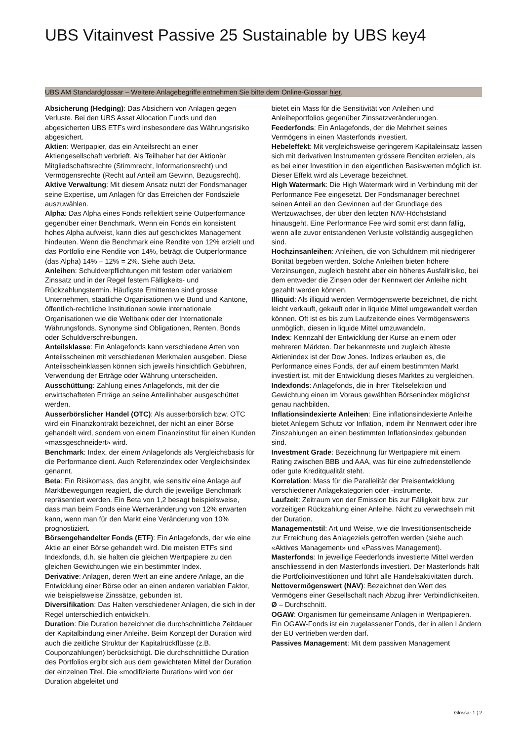UBS Vitainvest Passive 25 Sustainable by UBS key4
UBS AM Standardglossar – Weitere Anlagebegriffe entnehmen Sie bitte dem Online-Glossar hier.
Absicherung (Hedging): Das Absichern von Anlagen gegen Verluste. Bei den UBS Asset Allocation Funds und den abgesicherten UBS ETFs wird insbesondere das Währungsrisiko abgesichert.
Aktien: Wertpapier, das ein Anteilsrecht an einer Aktiengesellschaft verbrieft. Als Teilhaber hat der Aktionär Mitgliedschaftsrechte (Stimmrecht, Informationsrecht) und Vermögensrechte (Recht auf Anteil am Gewinn, Bezugsrecht).
Aktive Verwaltung: Mit diesem Ansatz nutzt der Fondsmanager seine Expertise, um Anlagen für das Erreichen der Fondsziele auszuwählen.
Alpha: Das Alpha eines Fonds reflektiert seine Outperformance gegenüber einer Benchmark. Wenn ein Fonds ein konsistent hohes Alpha aufweist, kann dies auf geschicktes Management hindeuten. Wenn die Benchmark eine Rendite von 12% erzielt und das Portfolio eine Rendite von 14%, beträgt die Outperformance (das Alpha) 14% – 12% = 2%. Siehe auch Beta.
Anleihen: Schuldverpflichtungen mit festem oder variablem Zinssatz und in der Regel festem Fälligkeits- und Rückzahlungstermin. Häufigste Emittenten sind grosse Unternehmen, staatliche Organisationen wie Bund und Kantone, öffentlich-rechtliche Institutionen sowie internationale Organisationen wie die Weltbank oder der Internationale Währungsfonds. Synonyme sind Obligationen, Renten, Bonds oder Schuldverschreibungen.
Anteilsklasse: Ein Anlagefonds kann verschiedene Arten von Anteilsscheinen mit verschiedenen Merkmalen ausgeben. Diese Anteilsscheinklassen können sich jeweils hinsichtlich Gebühren, Verwendung der Erträge oder Währung unterscheiden.
Ausschüttung: Zahlung eines Anlagefonds, mit der die erwirtschafteten Erträge an seine Anteilinhaber ausgeschüttet werden.
Ausserbörslicher Handel (OTC): Als ausserbörslich bzw. OTC wird ein Finanzkontrakt bezeichnet, der nicht an einer Börse gehandelt wird, sondern von einem Finanzinstitut für einen Kunden «massgeschneidert» wird.
Benchmark: Index, der einem Anlagefonds als Vergleichsbasis für die Performance dient. Auch Referenzindex oder Vergleichsindex genannt.
Beta: Ein Risikomass, das angibt, wie sensitiv eine Anlage auf Marktbewegungen reagiert, die durch die jeweilige Benchmark repräsentiert werden. Ein Beta von 1,2 besagt beispielsweise, dass man beim Fonds eine Wertveränderung von 12% erwarten kann, wenn man für den Markt eine Veränderung von 10% prognostiziert.
Börsengehandelter Fonds (ETF): Ein Anlagefonds, der wie eine Aktie an einer Börse gehandelt wird. Die meisten ETFs sind Indexfonds, d.h. sie halten die gleichen Wertpapiere zu den gleichen Gewichtungen wie ein bestimmter Index.
Derivative: Anlagen, deren Wert an eine andere Anlage, an die Entwicklung einer Börse oder an einen anderen variablen Faktor, wie beispielsweise Zinssätze, gebunden ist.
Diversifikation: Das Halten verschiedener Anlagen, die sich in der Regel unterschiedlich entwickeln.
Duration: Die Duration bezeichnet die durchschnittliche Zeitdauer der Kapitalbindung einer Anleihe. Beim Konzept der Duration wird auch die zeitliche Struktur der Kapitalrückflüsse (z.B. Couponzahlungen) berücksichtigt. Die durchschnittliche Duration des Portfolios ergibt sich aus dem gewichteten Mittel der Duration der einzelnen Titel. Die «modifizierte Duration» wird von der Duration abgeleitet und
bietet ein Mass für die Sensitivität von Anleihen und Anleiheportfolios gegenüber Zinssatzveränderungen.
Feederfonds: Ein Anlagefonds, der die Mehrheit seines Vermögens in einen Masterfonds investiert.
Hebeleffekt: Mit vergleichsweise geringerem Kapitaleinsatz lassen sich mit derivativen Instrumenten grössere Renditen erzielen, als es bei einer Investition in den eigentlichen Basiswerten möglich ist. Dieser Effekt wird als Leverage bezeichnet.
High Watermark: Die High Watermark wird in Verbindung mit der Performance Fee eingesetzt. Der Fondsmanager berechnet seinen Anteil an den Gewinnen auf der Grundlage des Wertzuwachses, der über den letzten NAV-Höchststand hinausgeht. Eine Performance Fee wird somit erst dann fällig, wenn alle zuvor entstandenen Verluste vollständig ausgeglichen sind.
Hochzinsanleihen: Anleihen, die von Schuldnern mit niedrigerer Bonität begeben werden. Solche Anleihen bieten höhere Verzinsungen, zugleich besteht aber ein höheres Ausfallrisiko, bei dem entweder die Zinsen oder der Nennwert der Anleihe nicht gezahlt werden können.
Illiquid: Als illiquid werden Vermögenswerte bezeichnet, die nicht leicht verkauft, gekauft oder in liquide Mittel umgewandelt werden können. Oft ist es bis zum Laufzeitende eines Vermögenswerts unmöglich, diesen in liquide Mittel umzuwandeln.
Index: Kennzahl der Entwicklung der Kurse an einem oder mehreren Märkten. Der bekannteste und zugleich älteste Aktienindex ist der Dow Jones. Indizes erlauben es, die Performance eines Fonds, der auf einem bestimmten Markt investiert ist, mit der Entwicklung dieses Marktes zu vergleichen.
Indexfonds: Anlagefonds, die in ihrer Titelselektion und Gewichtung einen im Voraus gewählten Börsenindex möglichst genau nachbilden.
Inflationsindexierte Anleihen: Eine inflationsindexierte Anleihe bietet Anlegern Schutz vor Inflation, indem ihr Nennwert oder ihre Zinszahlungen an einen bestimmten Inflationsindex gebunden sind.
Investment Grade: Bezeichnung für Wertpapiere mit einem Rating zwischen BBB und AAA, was für eine zufriedenstellende oder gute Kreditqualität steht.
Korrelation: Mass für die Parallelität der Preisentwicklung verschiedener Anlagekategorien oder -instrumente.
Laufzeit: Zeitraum von der Emission bis zur Fälligkeit bzw. zur vorzeitigen Rückzahlung einer Anleihe. Nicht zu verwechseln mit der Duration.
Managementstil: Art und Weise, wie die Investitionsentscheide zur Erreichung des Anlageziels getroffen werden (siehe auch «Aktives Management» und «Passives Management).
Masterfonds: In jeweilige Feederfonds investierte Mittel werden anschliessend in den Masterfonds investiert. Der Masterfonds hält die Portfolioinvestitionen und führt alle Handelsaktivitäten durch.
Nettovermögenswert (NAV): Bezeichnet den Wert des Vermögens einer Gesellschaft nach Abzug ihrer Verbindlichkeiten.
Ø – Durchschnitt.
OGAW: Organismen für gemeinsame Anlagen in Wertpapieren. Ein OGAW-Fonds ist ein zugelassener Fonds, der in allen Ländern der EU vertrieben werden darf.
Passives Management: Mit dem passiven Management
Glossar 1 ¦ 2